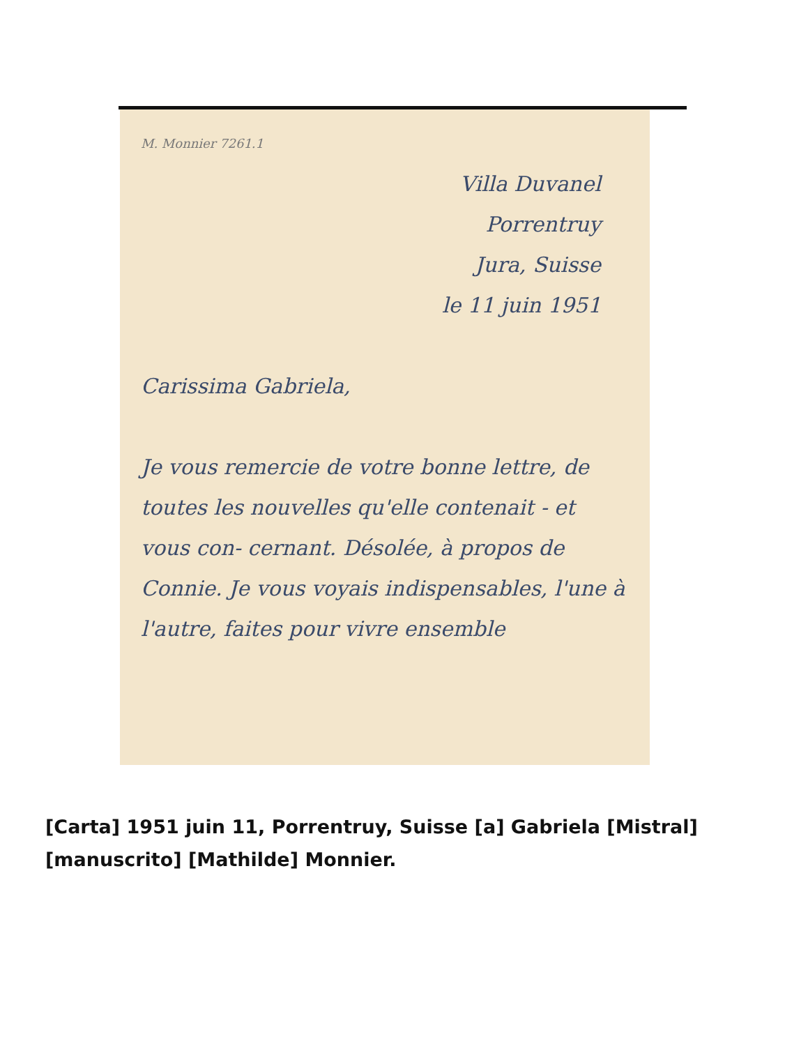M. Monnier 7261.1
Villa Duvanel
Porrentruy
Jura, Suisse
le 11 juin 1951
Carissima Gabriela,
Je vous remercie de votre bonne lettre, de toutes les nouvelles qu'elle contenait - et vous con- cernant. Désolée, à propos de Connie. Je vous voyais indispensables, l'une à l'autre, faites pour vivre ensemble
[Carta] 1951 juin 11, Porrentruy, Suisse [a] Gabriela [Mistral] [manuscrito] [Mathilde] Monnier.